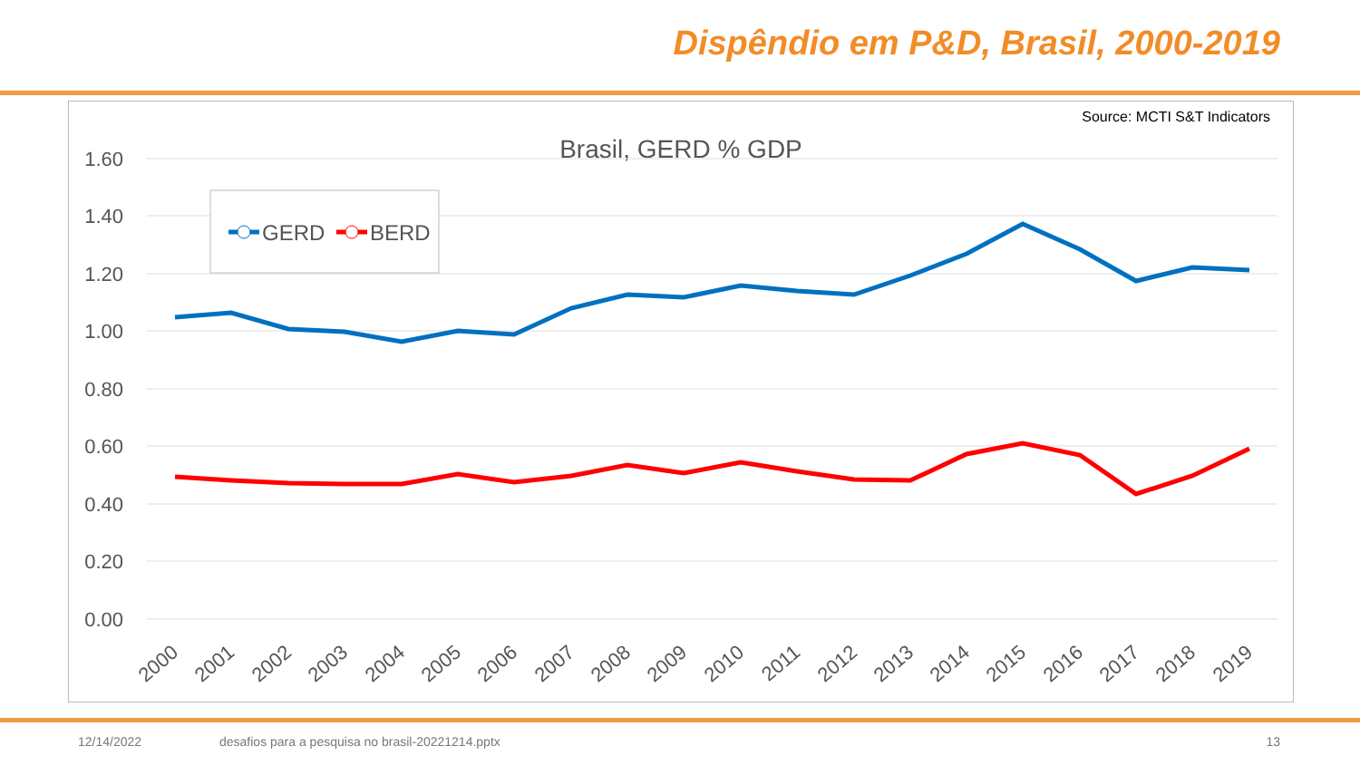Dispêndio em P&D, Brasil, 2000-2019
Source: MCTI S&T Indicators
Brasil, GERD % GDP
1.60
1.40
1.20
1.00
0.80
0.60
0.40
0.20
0.00
GERD
BERD
2000
2001
2002
2003
2004
2005
2006
2007
2008
2009
2010
2011
2012
2013
2014
2015
2016
2017
2018
2019
12/14/2022
desafios para a pesquisa no brasil-20221214.pptx
13